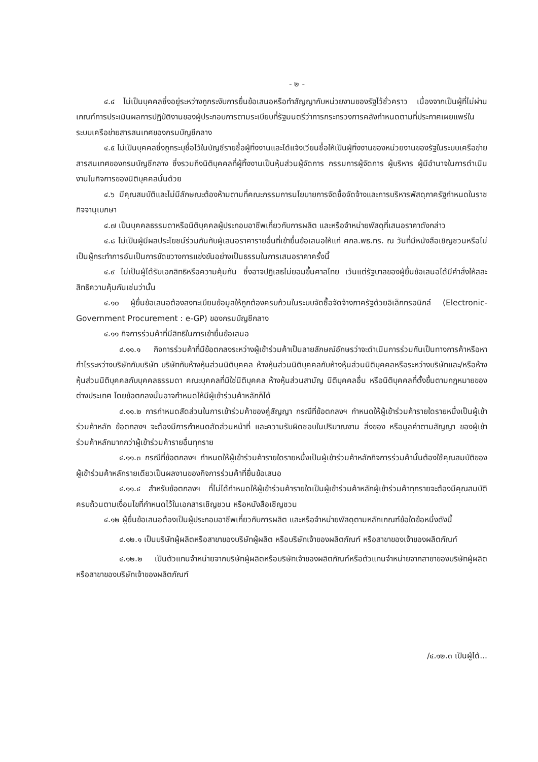- ๒ -
๔.๔ ไม่เป็นบุคคลซึ่งอยู่ระหว่างถูกระงับการยื่นข้อเสนอหรือทำสัญญากับหน่วยงานของรัฐไว้ชั่วคราว เนื่องจากเป็นผู้ที่ไม่ผ่านเกณฑ์การประเมินผลการปฏิบัติงานของผู้ประกอบการตามระเบียบที่รัฐมนตรีว่าการกระทรวงการคลังกำหนดตามที่ประกาศเผยแพร่ในระบบเครือข่ายสารสนเทศของกรมบัญชีกลาง
๔.๕ ไม่เป็นบุคคลซึ่งถูกระบุชื่อไว้ในบัญชีรายชื่อผู้ทิ้งงานและได้แจ้งเวียนชื่อให้เป็นผู้ทิ้งงานของหน่วยงานของรัฐในระบบเครือข่ายสารสนเทศของกรมบัญชีกลาง ซึ่งรวมถึงนิติบุคคลที่ผู้ทิ้งงานเป็นหุ้นส่วนผู้จัดการ กรรมการผู้จัดการ ผู้บริหาร ผู้มีอำนาจในการดำเนินงานในกิจการของนิติบุคคลนั้นด้วย
๔.๖ มีคุณสมบัติและไม่มีลักษณะต้องห้ามตามที่คณะกรรมการนโยบายการจัดซื้อจัดจ้างและการบริหารพัสดุภาครัฐกำหนดในราชกิจจานุเบกษา
๔.๗ เป็นบุคคลธรรมดาหรือนิติบุคคลผู้ประกอบอาชีพเกี่ยวกับการผลิต และหรือจำหน่ายพัสดุที่เสนอราคาดังกล่าว
๔.๘ ไม่เป็นผู้มีผลประโยชน์ร่วมกันกับผู้เสนอราคารายอื่นที่เข้ายื่นข้อเสนอให้แก่ ศกล.พธ.ทร. ณ วันที่มีหนังสือเชิญชวนหรือไม่เป็นผู้กระทำการอันเป็นการขัดขวางการแข่งขันอย่างเป็นธรรมในการเสนอราคาครั้งนี้
๔.๙ ไม่เป็นผู้ได้รับเอกสิทธิหรือความคุ้มกัน ซึ่งอาจปฏิเสธไม่ยอมขึ้นศาลไทย เว้นแต่รัฐบาลของผู้ยื่นข้อเสนอได้มีคำสั่งให้สละสิทธิความคุ้มกันเช่นว่านั้น
๔.๑๐ ผู้ยื่นข้อเสนอต้องลงทะเบียนข้อมูลให้ถูกต้องครบถ้วนในระบบจัดซื้อจัดจ้างภาครัฐด้วยอิเล็กทรอนิกส์ (Electronic-Government Procurement : e-GP) ของกรมบัญชีกลาง
๔.๑๑ กิจการร่วมค้าที่มีสิทธิในการเข้ายื่นข้อเสนอ
๔.๑๑.๑ กิจการร่วมค้าที่มีข้อตกลงระหว่างผู้เข้าร่วมค้าเป็นลายลักษณ์อักษรว่าจะดำเนินการร่วมกันเป็นทางการค้าหรือหากำไรระหว่างบริษัทกับบริษัท บริษัทกับห้างหุ้นส่วนนิติบุคคล ห้างหุ้นส่วนนิติบุคคลกับห้างหุ้นส่วนนิติบุคคลหรือระหว่างบริษัทและ/หรือห้างหุ้นส่วนนิติบุคคลกับบุคคลธรรมดา คณะบุคคลที่มิใช่นิติบุคคล ห้างหุ้นส่วนสามัญ นิติบุคคลอื่น หรือนิติบุคคลที่ตั้งขึ้นตามกฎหมายของต่างประเทศ โดยข้อตกลงนั้นอาจกำหนดให้มีผู้เข้าร่วมค้าหลักก็ได้
๔.๑๑.๒ การกำหนดสัดส่วนในการเข้าร่วมค้าของคู่สัญญา กรณีที่ข้อตกลงฯ กำหนดให้ผู้เข้าร่วมค้ารายใดรายหนึ่งเป็นผู้เข้าร่วมค้าหลัก ข้อตกลงฯ จะต้องมีการกำหนดสัดส่วนหน้าที่ และความรับผิดชอบในปริมาณงาน สิ่งของ หรือมูลค่าตามสัญญา ของผู้เข้าร่วมค้าหลักมากกว่าผู้เข้าร่วมค้ารายอื่นทุกราย
๔.๑๑.๓ กรณีที่ข้อตกลงฯ กำหนดให้ผู้เข้าร่วมค้ารายใดรายหนึ่งเป็นผู้เข้าร่วมค้าหลักกิจการร่วมค้านั้นต้องใช้คุณสมบัติของผู้เข้าร่วมค้าหลักรายเดียวเป็นผลงานของกิจการร่วมค้าที่ยื่นข้อเสนอ
๔.๑๑.๔ สำหรับข้อตกลงฯ ที่ไม่ได้กำหนดให้ผู้เข้าร่วมค้ารายใดเป็นผู้เข้าร่วมค้าหลักผู้เข้าร่วมค้าทุกรายจะต้องมีคุณสมบัติครบถ้วนตามเงื่อนไขที่กำหนดไว้ในเอกสารเชิญชวน หรือหนังสือเชิญชวน
๔.๑๒ ผู้ยื่นข้อเสนอต้องเป็นผู้ประกอบอาชีพเกี่ยวกับการผลิต และหรือจำหน่ายพัสดุตามหลักเกณฑ์ข้อใดข้อหนึ่งดังนี้
๔.๑๒.๑ เป็นบริษัทผู้ผลิตหรือสาขาของบริษัทผู้ผลิต หรือบริษัทเจ้าของผลิตภัณฑ์ หรือสาขาของเจ้าของผลิตภัณฑ์
๔.๑๒.๒ เป็นตัวแทนจำหน่ายจากบริษัทผู้ผลิตหรือบริษัทเจ้าของผลิตภัณฑ์หรือตัวแทนจำหน่ายจากสาขาของบริษัทผู้ผลิตหรือสาขาของบริษัทเจ้าของผลิตภัณฑ์
/๔.๑๒.๓ เป็นผู้ได้...